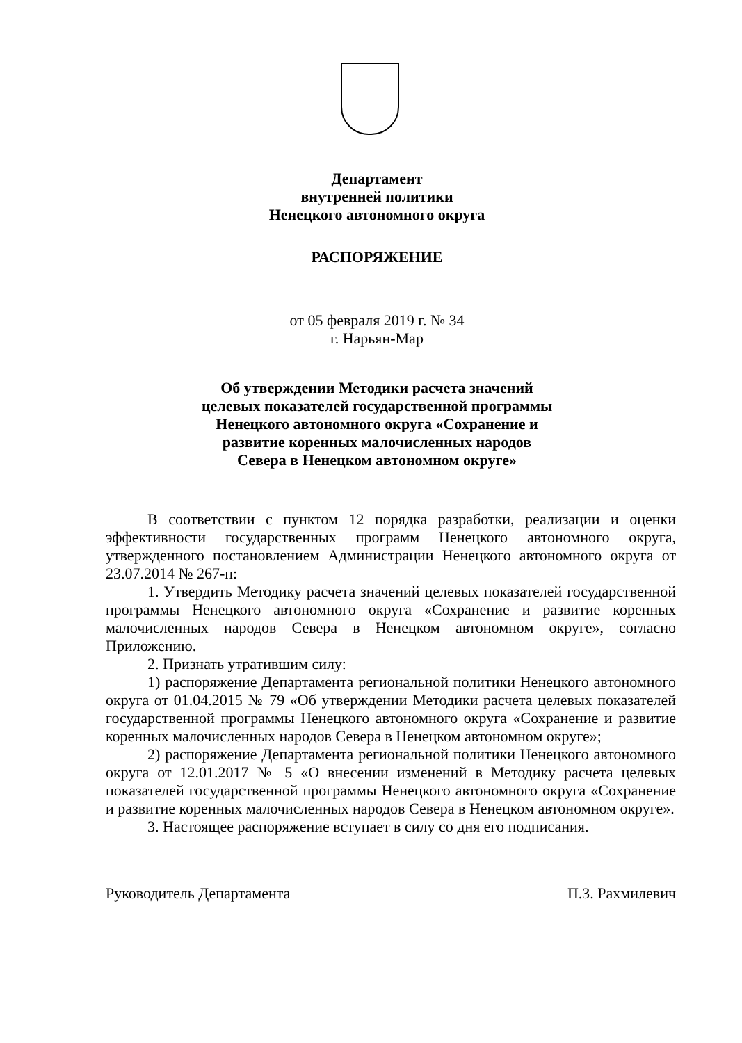Департамент
внутренней политики
Ненецкого автономного округа
РАСПОРЯЖЕНИЕ
от 05 февраля 2019 г. № 34
г. Нарьян-Мар
Об утверждении Методики расчета значений
целевых показателей государственной программы
Ненецкого автономного округа «Сохранение и
развитие коренных малочисленных народов
Севера в Ненецком автономном округе»
В соответствии с пунктом 12 порядка разработки, реализации и оценки эффективности государственных программ Ненецкого автономного округа, утвержденного постановлением Администрации Ненецкого автономного округа от 23.07.2014 № 267-п:
1. Утвердить Методику расчета значений целевых показателей государственной программы Ненецкого автономного округа «Сохранение и развитие коренных малочисленных народов Севера в Ненецком автономном округе», согласно Приложению.
2. Признать утратившим силу:
1) распоряжение Департамента региональной политики Ненецкого автономного округа от 01.04.2015 № 79 «Об утверждении Методики расчета целевых показателей государственной программы Ненецкого автономного округа «Сохранение и развитие коренных малочисленных народов Севера в Ненецком автономном округе»;
2) распоряжение Департамента региональной политики Ненецкого автономного округа от 12.01.2017 № 5 «О внесении изменений в Методику расчета целевых показателей государственной программы Ненецкого автономного округа «Сохранение и развитие коренных малочисленных народов Севера в Ненецком автономном округе».
3. Настоящее распоряжение вступает в силу со дня его подписания.
Руководитель Департамента П.З. Рахмилевич